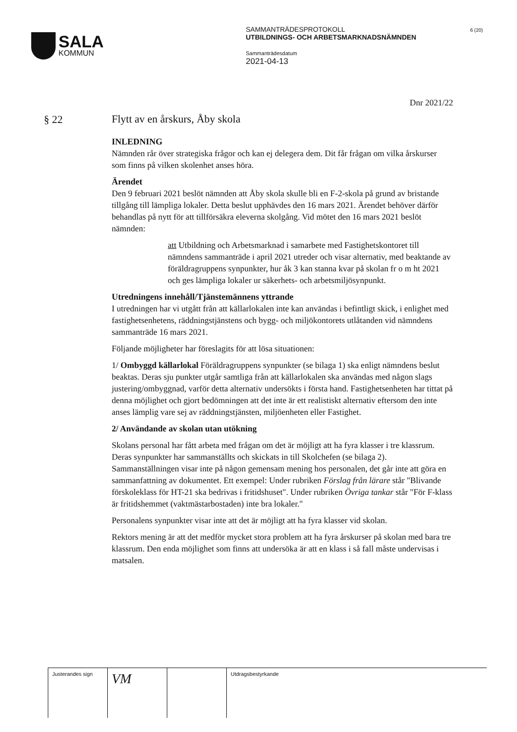SALA
KOMMUN
SAMMANTRÄDESPROTOKOLL
UTBILDNINGS- OCH ARBETSMARKNADSNÄMNDEN
Sammanträdesdatum
2021-04-13
6 (20)
§ 22
Dnr 2021/22
Flytt av en årskurs, Åby skola
INLEDNING
Nämnden rår över strategiska frågor och kan ej delegera dem. Dit får frågan om vilka årskurser som finns på vilken skolenhet anses höra.
Ärendet
Den 9 februari 2021 beslöt nämnden att Åby skola skulle bli en F-2-skola på grund av bristande tillgång till lämpliga lokaler. Detta beslut upphävdes den 16 mars 2021. Ärendet behöver därför behandlas på nytt för att tillförsäkra eleverna skolgång. Vid mötet den 16 mars 2021 beslöt nämnden:
att Utbildning och Arbetsmarknad i samarbete med Fastighetskontoret till nämndens sammanträde i april 2021 utreder och visar alternativ, med beaktande av föräldragruppens synpunkter, hur åk 3 kan stanna kvar på skolan fr o m ht 2021 och ges lämpliga lokaler ur säkerhets- och arbetsmiljösynpunkt.
Utredningens innehåll/Tjänstemännens yttrande
I utredningen har vi utgått från att källarlokalen inte kan användas i befintligt skick, i enlighet med fastighetsenhetens, räddningstjänstens och bygg- och miljökontorets utlåtanden vid nämndens sammanträde 16 mars 2021.
Följande möjligheter har föreslagits för att lösa situationen:
1/ Ombyggd källarlokal Föräldragruppens synpunkter (se bilaga 1) ska enligt nämndens beslut beaktas. Deras sju punkter utgår samtliga från att källarlokalen ska användas med någon slags justering/ombyggnad, varför detta alternativ undersökts i första hand. Fastighetsenheten har tittat på denna möjlighet och gjort bedömningen att det inte är ett realistiskt alternativ eftersom den inte anses lämplig vare sej av räddningstjänsten, miljöenheten eller Fastighet.
2/ Användande av skolan utan utökning
Skolans personal har fått arbeta med frågan om det är möjligt att ha fyra klasser i tre klassrum. Deras synpunkter har sammanställts och skickats in till Skolchefen (se bilaga 2). Sammanställningen visar inte på någon gemensam mening hos personalen, det går inte att göra en sammanfattning av dokumentet. Ett exempel: Under rubriken Förslag från lärare står "Blivande förskoleklass för HT-21 ska bedrivas i fritidshuset". Under rubriken Övriga tankar står "För F-klass är fritidshemmet (vaktmästarbostaden) inte bra lokaler."
Personalens synpunkter visar inte att det är möjligt att ha fyra klasser vid skolan.
Rektors mening är att det medför mycket stora problem att ha fyra årskurser på skolan med bara tre klassrum. Den enda möjlighet som finns att undersöka är att en klass i så fall måste undervisas i matsalen.
| Justerandes sign | VM | | Utdragsbestyrkande |